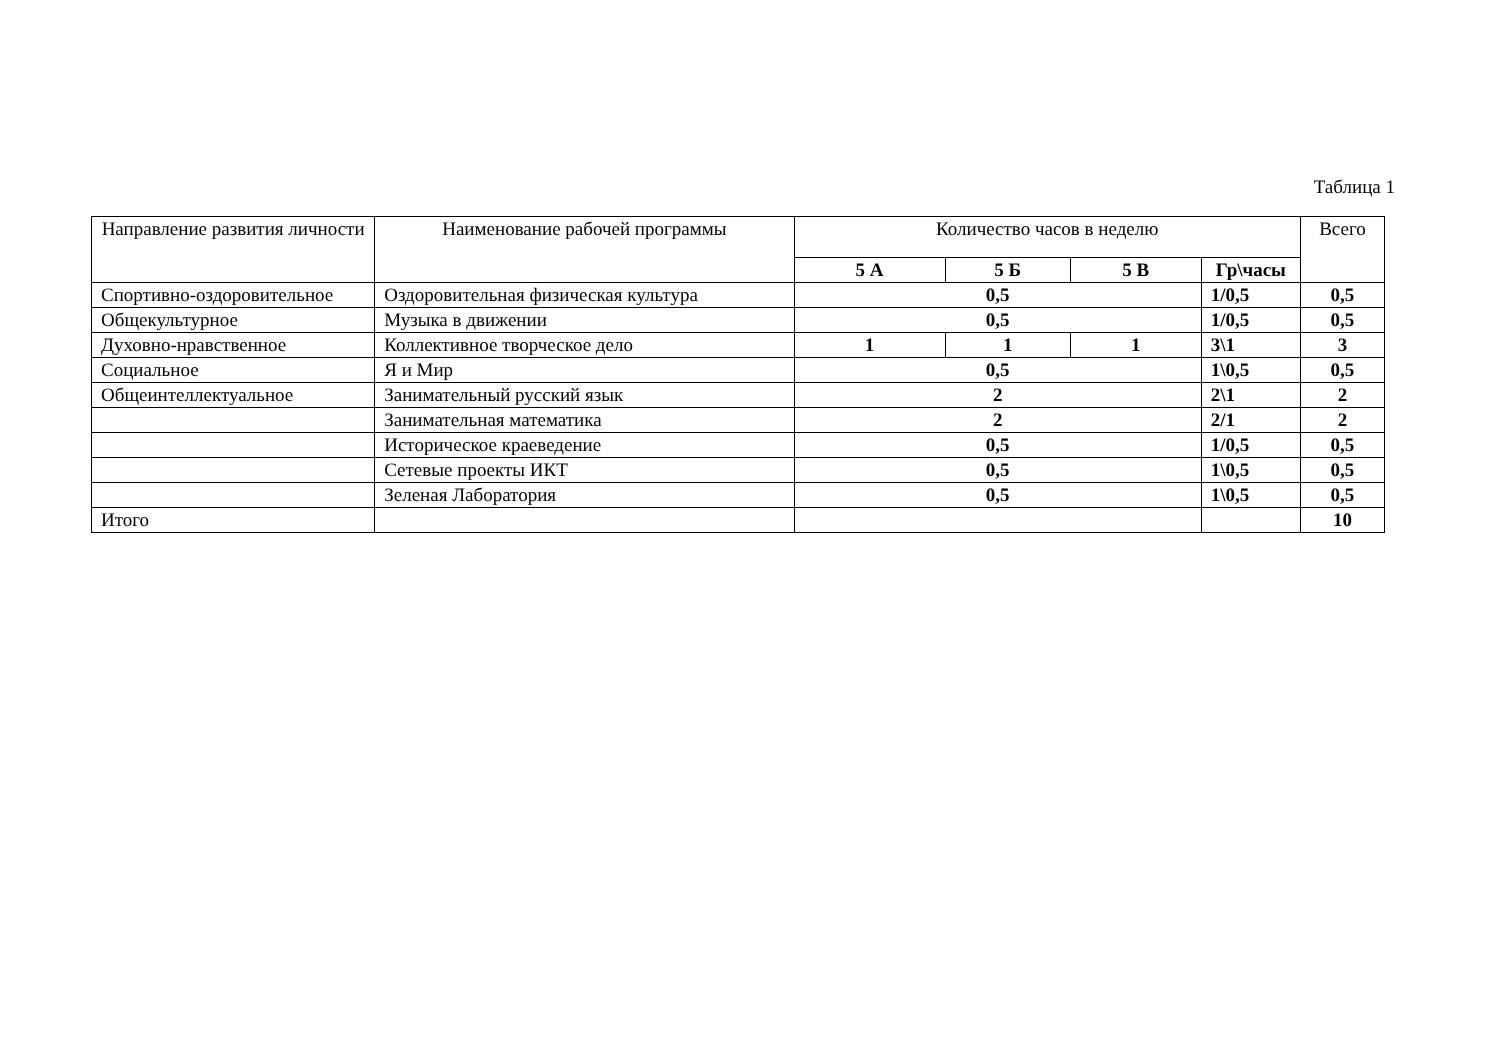Таблица 1
| Направление развития личности | Наименование рабочей программы | Количество часов в неделю | | | | Всего |
| --- | --- | --- | --- | --- | --- | --- |
| | | 5 А | 5 Б | 5 В | Гр\часы | |
| Спортивно-оздоровительное | Оздоровительная физическая культура | 0,5 | | | 1/0,5 | 0,5 |
| Общекультурное | Музыка в движении | 0,5 | | | 1/0,5 | 0,5 |
| Духовно-нравственное | Коллективное творческое дело | 1 | 1 | 1 | 3\1 | 3 |
| Социальное | Я и Мир | 0,5 | | | 1\0,5 | 0,5 |
| Общеинтеллектуальное | Занимательный русский язык | 2 | | | 2\1 | 2 |
| | Занимательная математика | 2 | | | 2/1 | 2 |
| | Историческое краеведение | 0,5 | | | 1/0,5 | 0,5 |
| | Сетевые проекты ИКТ | 0,5 | | | 1\0,5 | 0,5 |
| | Зеленая Лаборатория | 0,5 | | | 1\0,5 | 0,5 |
| Итого | | | | | | 10 |